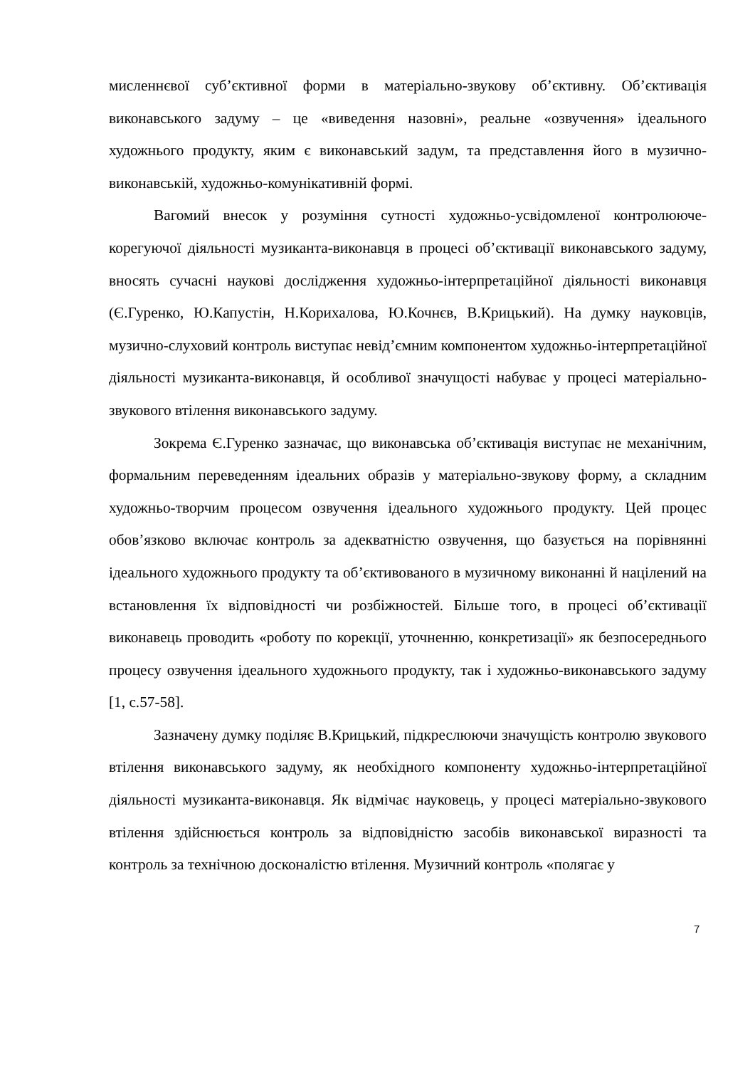мисленнєвої суб’єктивної форми в матеріально-звукову об’єктивну. Об’єктивація виконавського задуму – це «виведення назовні», реальне «озвучення» ідеального художнього продукту, яким є виконавський задум, та представлення його в музично-виконавській, художньо-комунікативній формі.
Вагомий внесок у розуміння сутності художньо-усвідомленої контролююче-корегуючої діяльності музиканта-виконавця в процесі об’єктивації виконавського задуму, вносять сучасні наукові дослідження художньо-інтерпретаційної діяльності виконавця (Є.Гуренко, Ю.Капустін, Н.Корихалова, Ю.Кочнєв, В.Крицький). На думку науковців, музично-слуховий контроль виступає невід’ємним компонентом художньо-інтерпретаційної діяльності музиканта-виконавця, й особливої значущості набуває у процесі матеріально-звукового втілення виконавського задуму.
Зокрема Є.Гуренко зазначає, що виконавська об’єктивація виступає не механічним, формальним переведенням ідеальних образів у матеріально-звукову форму, а складним художньо-творчим процесом озвучення ідеального художнього продукту. Цей процес обов’язково включає контроль за адекватністю озвучення, що базується на порівнянні ідеального художнього продукту та об’єктивованого в музичному виконанні й націлений на встановлення їх відповідності чи розбіжностей. Більше того, в процесі об’єктивації виконавець проводить «роботу по корекції, уточненню, конкретизації» як безпосереднього процесу озвучення ідеального художнього продукту, так і художньо-виконавського задуму [1, с.57-58].
Зазначену думку поділяє В.Крицький, підкреслюючи значущість контролю звукового втілення виконавського задуму, як необхідного компоненту художньо-інтерпретаційної діяльності музиканта-виконавця. Як відмічає науковець, у процесі матеріально-звукового втілення здійснюється контроль за відповідністю засобів виконавської виразності та контроль за технічною досконалістю втілення. Музичний контроль «полягає у
7